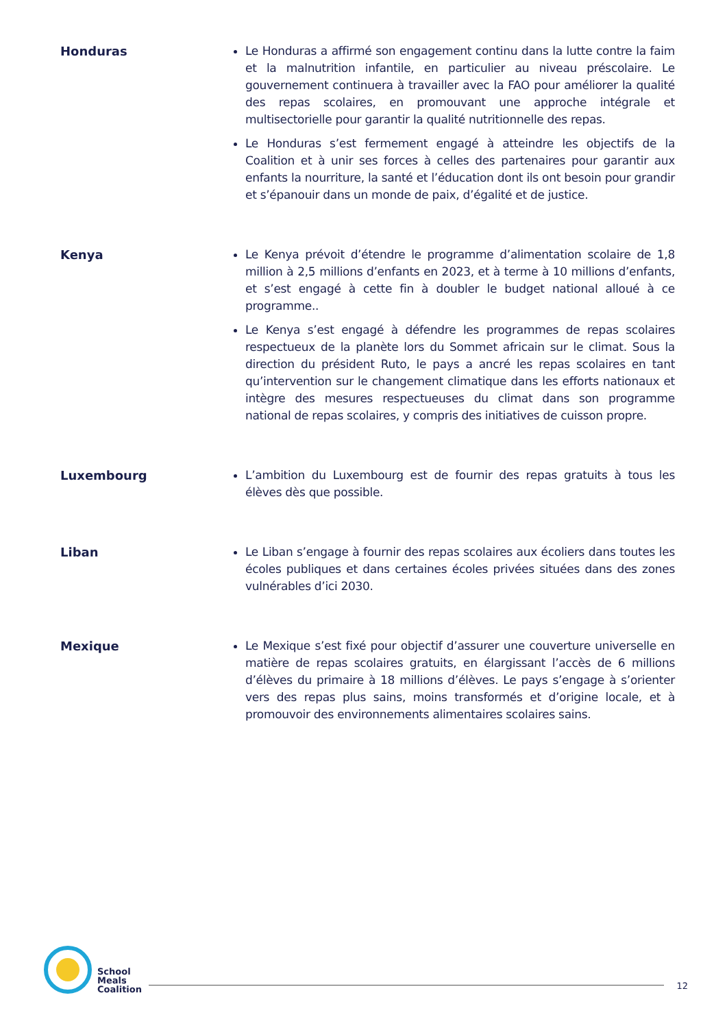Honduras Le Honduras a affirmé son engagement continu dans la lutte contre la faim et la malnutrition infantile, en particulier au niveau préscolaire. Le gouvernement continuera à travailler avec la FAO pour améliorer la qualité des repas scolaires, en promouvant une approche intégrale et multisectorielle pour garantir la qualité nutritionnelle des repas.
Le Honduras s’est fermement engagé à atteindre les objectifs de la Coalition et à unir ses forces à celles des partenaires pour garantir aux enfants la nourriture, la santé et l’éducation dont ils ont besoin pour grandir et s’épanouir dans un monde de paix, d’égalité et de justice.
Kenya Le Kenya prévoit d’étendre le programme d’alimentation scolaire de 1,8 million à 2,5 millions d’enfants en 2023, et à terme à 10 millions d’enfants, et s’est engagé à cette fin à doubler le budget national alloué à ce programme..
Le Kenya s’est engagé à défendre les programmes de repas scolaires respectueux de la planète lors du Sommet africain sur le climat. Sous la direction du président Ruto, le pays a ancré les repas scolaires en tant qu’intervention sur le changement climatique dans les efforts nationaux et intègre des mesures respectueuses du climat dans son programme national de repas scolaires, y compris des initiatives de cuisson propre.
Luxembourg L’ambition du Luxembourg est de fournir des repas gratuits à tous les élèves dès que possible.
Liban Le Liban s’engage à fournir des repas scolaires aux écoliers dans toutes les écoles publiques et dans certaines écoles privées situées dans des zones vulnérables d’ici 2030.
Mexique Le Mexique s’est fixé pour objectif d’assurer une couverture universelle en matière de repas scolaires gratuits, en élargissant l’accès de 6 millions d’élèves du primaire à 18 millions d’élèves. Le pays s’engage à s’orienter vers des repas plus sains, moins transformés et d’origine locale, et à promouvoir des environnements alimentaires scolaires sains.
School
Meals
Coalition
12